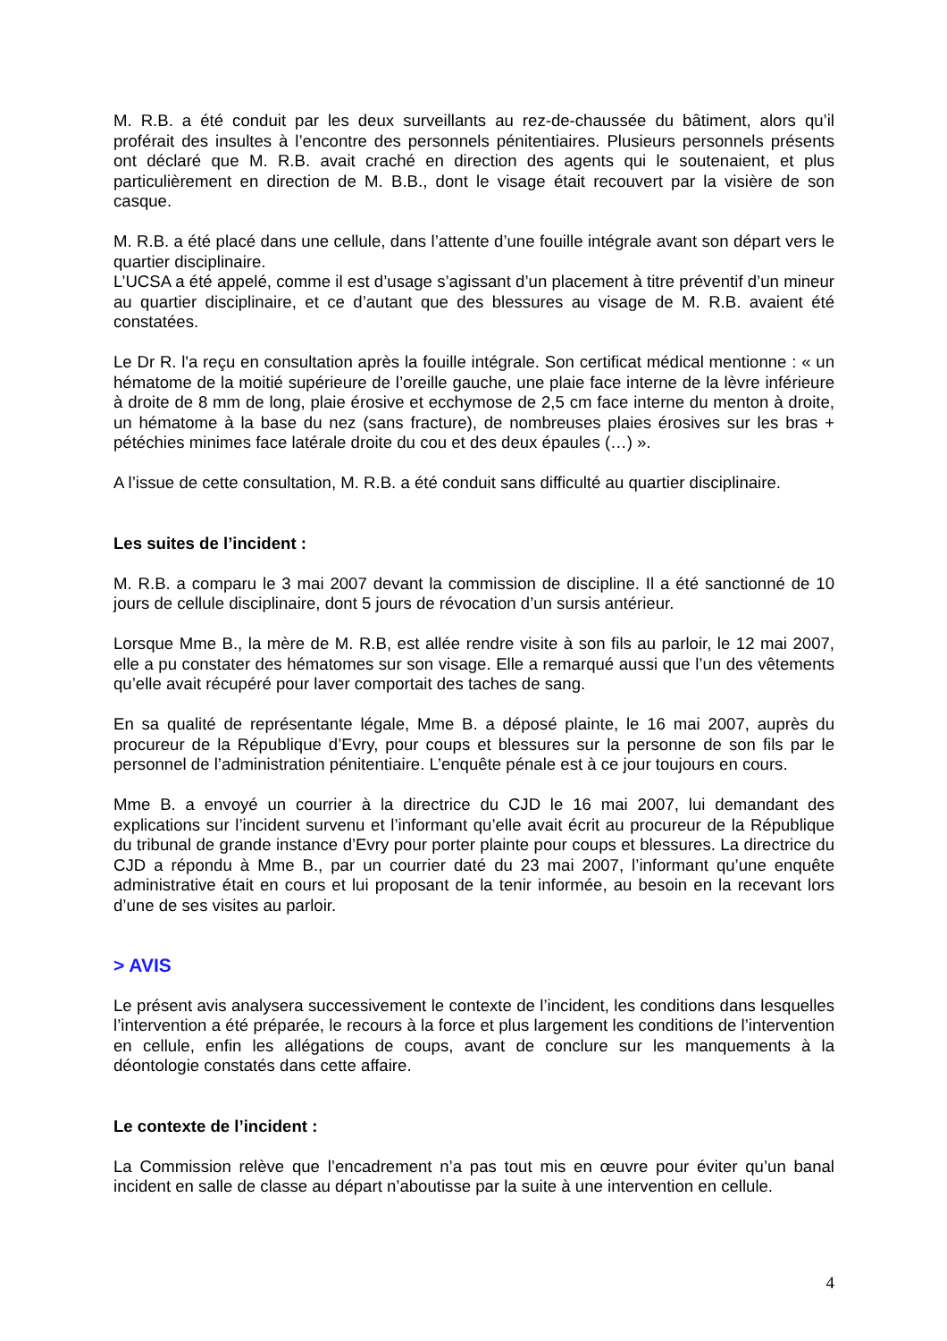M. R.B. a été conduit par les deux surveillants au rez-de-chaussée du bâtiment, alors qu’il proférait des insultes à l’encontre des personnels pénitentiaires. Plusieurs personnels présents ont déclaré que M. R.B. avait craché en direction des agents qui le soutenaient, et plus particulièrement en direction de M. B.B., dont le visage était recouvert par la visière de son casque.
M. R.B. a été placé dans une cellule, dans l’attente d’une fouille intégrale avant son départ vers le quartier disciplinaire.
L’UCSA a été appelé, comme il est d’usage s’agissant d’un placement à titre préventif d’un mineur au quartier disciplinaire, et ce d’autant que des blessures au visage de M. R.B. avaient été constatées.
Le Dr R. l'a reçu en consultation après la fouille intégrale. Son certificat médical mentionne : « un hématome de la moitié supérieure de l’oreille gauche, une plaie face interne de la lèvre inférieure à droite de 8 mm de long, plaie érosive et ecchymose de 2,5 cm face interne du menton à droite, un hématome à la base du nez (sans fracture), de nombreuses plaies érosives sur les bras + pétéchies minimes face latérale droite du cou et des deux épaules (…) ».
A l’issue de cette consultation, M. R.B. a été conduit sans difficulté au quartier disciplinaire.
Les suites de l’incident :
M. R.B. a comparu le 3 mai 2007 devant la commission de discipline. Il a été sanctionné de 10 jours de cellule disciplinaire, dont 5 jours de révocation d’un sursis antérieur.
Lorsque Mme B., la mère de M. R.B, est allée rendre visite à son fils au parloir, le 12 mai 2007, elle a pu constater des hématomes sur son visage. Elle a remarqué aussi que l’un des vêtements qu’elle avait récupéré pour laver comportait des taches de sang.
En sa qualité de représentante légale, Mme B. a déposé plainte, le 16 mai 2007, auprès du procureur de la République d’Evry, pour coups et blessures sur la personne de son fils par le personnel de l’administration pénitentiaire. L’enquête pénale est à ce jour toujours en cours.
Mme B. a envoyé un courrier à la directrice du CJD le 16 mai 2007, lui demandant des explications sur l’incident survenu et l’informant qu’elle avait écrit au procureur de la République du tribunal de grande instance d’Evry pour porter plainte pour coups et blessures. La directrice du CJD a répondu à Mme B., par un courrier daté du 23 mai 2007, l’informant qu’une enquête administrative était en cours et lui proposant de la tenir informée, au besoin en la recevant lors d’une de ses visites au parloir.
> AVIS
Le présent avis analysera successivement le contexte de l’incident, les conditions dans lesquelles l’intervention a été préparée, le recours à la force et plus largement les conditions de l’intervention en cellule, enfin les allégations de coups, avant de conclure sur les manquements à la déontologie constatés dans cette affaire.
Le contexte de l’incident :
La Commission relève que l’encadrement n’a pas tout mis en œuvre pour éviter qu’un banal incident en salle de classe au départ n’aboutisse par la suite à une intervention en cellule.
4